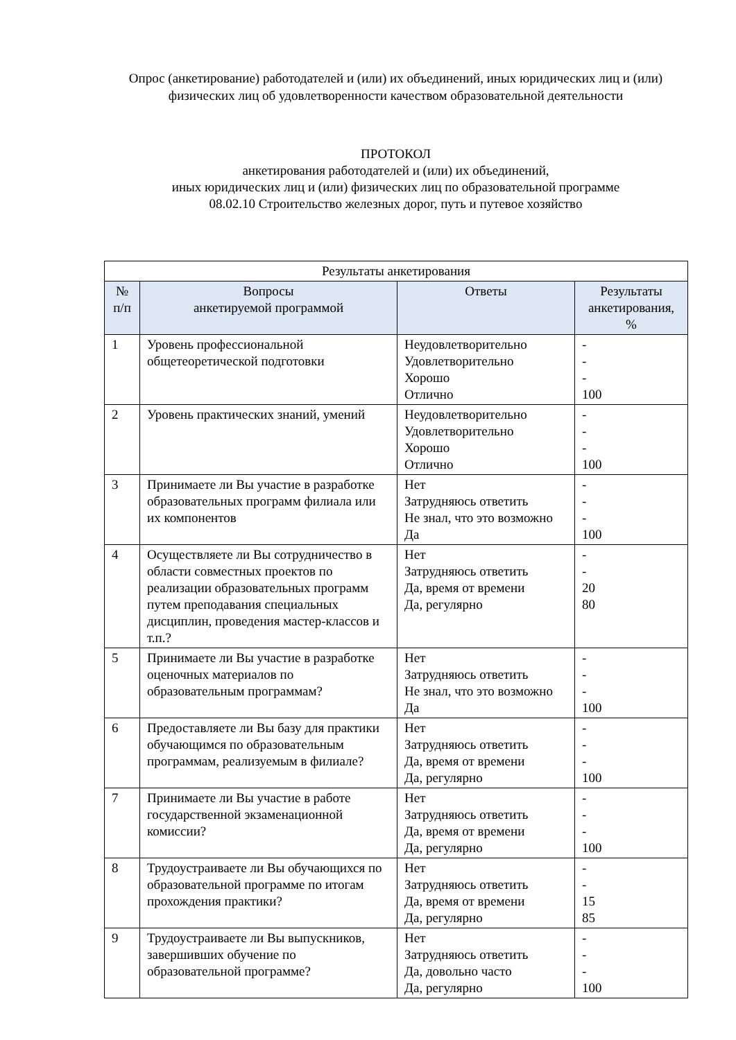Опрос (анкетирование) работодателей и (или) их объединений, иных юридических лиц и (или) физических лиц об удовлетворенности качеством образовательной деятельности
ПРОТОКОЛ
анкетирования работодателей и (или) их объединений,
иных юридических лиц и (или) физических лиц по образовательной программе
08.02.10 Строительство железных дорог, путь и путевое хозяйство
| Результаты анкетирования | | | |
| --- | --- | --- | --- |
| № п/п | Вопросы анкетируемой программой | Ответы | Результаты анкетирования, % |
| 1 | Уровень профессиональной общетеоретической подготовки | Неудовлетворительно Удовлетворительно Хорошо Отлично | - - - 100 |
| 2 | Уровень практических знаний, умений | Неудовлетворительно Удовлетворительно Хорошо Отлично | - - - 100 |
| 3 | Принимаете ли Вы участие в разработке образовательных программ филиала или их компонентов | Нет Затрудняюсь ответить Не знал, что это возможно Да | - - - 100 |
| 4 | Осуществляете ли Вы сотрудничество в области совместных проектов по реализации образовательных программ путем преподавания специальных дисциплин, проведения мастер-классов и т.п.? | Нет Затрудняюсь ответить Да, время от времени Да, регулярно | - - 20 80 |
| 5 | Принимаете ли Вы участие в разработке оценочных материалов по образовательным программам? | Нет Затрудняюсь ответить Не знал, что это возможно Да | - - - 100 |
| 6 | Предоставляете ли Вы базу для практики обучающимся по образовательным программам, реализуемым в филиале? | Нет Затрудняюсь ответить Да, время от времени Да, регулярно | - - - 100 |
| 7 | Принимаете ли Вы участие в работе государственной экзаменационной комиссии? | Нет Затрудняюсь ответить Да, время от времени Да, регулярно | - - - 100 |
| 8 | Трудоустраиваете ли Вы обучающихся по образовательной программе по итогам прохождения практики? | Нет Затрудняюсь ответить Да, время от времени Да, регулярно | - - 15 85 |
| 9 | Трудоустраиваете ли Вы выпускников, завершивших обучение по образовательной программе? | Нет Затрудняюсь ответить Да, довольно часто Да, регулярно | - - - 100 |